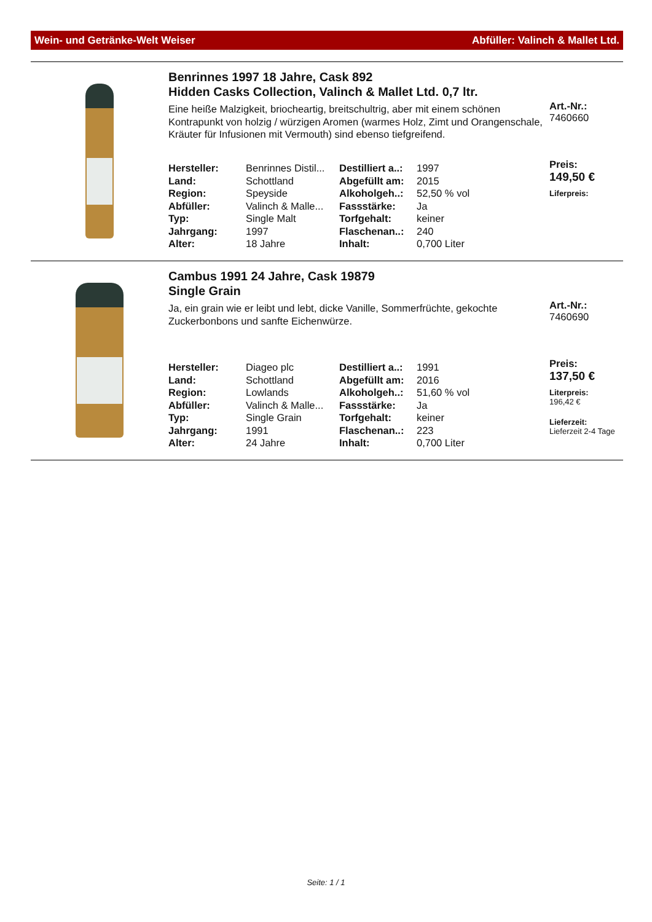Wein- und Getränke-Welt Weiser Abfüller: Valinch & Mallet Ltd.
Benrinnes 1997 18 Jahre, Cask 892
Hidden Casks Collection, Valinch & Mallet Ltd. 0,7 ltr.
Eine heiße Malzigkeit, briocheartig, breitschultrig, aber mit einem schönen Kontrapunkt von holzig / würzigen Aromen (warmes Holz, Zimt und Orangenschale, Kräuter für Infusionen mit Vermouth) sind ebenso tiefgreifend.
| Hersteller: | Benrinnes Distil... | Destilliert a..: | 1997 |
| Land: | Schottland | Abgefüllt am: | 2015 |
| Region: | Speyside | Alkoholgeh..: | 52,50 % vol |
| Abfüller: | Valinch & Malle... | Fassstärke: | Ja |
| Typ: | Single Malt | Torfgehalt: | keiner |
| Jahrgang: | 1997 | Flaschenan..: | 240 |
| Alter: | 18 Jahre | Inhalt: | 0,700 Liter |
Art.-Nr.:
7460660
Preis:
149,50 €
Liferpreis:
Cambus 1991 24 Jahre, Cask 19879
Single Grain
Ja, ein grain wie er leibt und lebt, dicke Vanille, Sommerfrüchte, gekochte Zuckerbonbons und sanfte Eichenwürze.
| Hersteller: | Diageo plc | Destilliert a..: | 1991 |
| Land: | Schottland | Abgefüllt am: | 2016 |
| Region: | Lowlands | Alkoholgeh..: | 51,60 % vol |
| Abfüller: | Valinch & Malle... | Fassstärke: | Ja |
| Typ: | Single Grain | Torfgehalt: | keiner |
| Jahrgang: | 1991 | Flaschenan..: | 223 |
| Alter: | 24 Jahre | Inhalt: | 0,700 Liter |
Art.-Nr.:
7460690
Preis:
137,50 €
Literpreis:
196,42 €
Lieferzeit:
Lieferzeit 2-4 Tage
Seite: 1 / 1